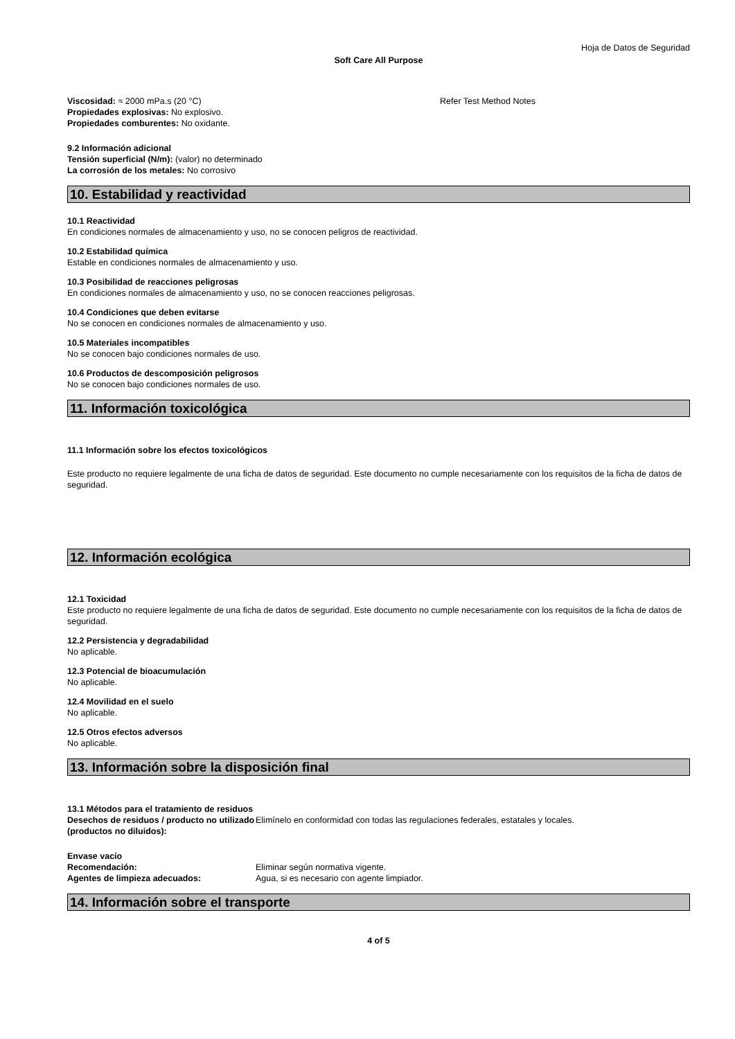Hoja de Datos de Seguridad
Soft Care All Purpose
Viscosidad: ≈ 2000 mPa.s (20 °C) Refer Test Method Notes
Propiedades explosivas: No explosivo.
Propiedades comburentes: No oxidante.
9.2 Información adicional
Tensión superficial (N/m): (valor) no determinado
La corrosión de los metales: No corrosivo
10. Estabilidad y reactividad
10.1 Reactividad
En condiciones normales de almacenamiento y uso, no se conocen peligros de reactividad.
10.2 Estabilidad química
Estable en condiciones normales de almacenamiento y uso.
10.3 Posibilidad de reacciones peligrosas
En condiciones normales de almacenamiento y uso, no se conocen reacciones peligrosas.
10.4 Condiciones que deben evitarse
No se conocen en condiciones normales de almacenamiento y uso.
10.5 Materiales incompatibles
No se conocen bajo condiciones normales de uso.
10.6 Productos de descomposición peligrosos
No se conocen bajo condiciones normales de uso.
11. Información toxicológica
11.1 Información sobre los efectos toxicológicos
Este producto no requiere legalmente de una ficha de datos de seguridad. Este documento no cumple necesariamente con los requisitos de la ficha de datos de seguridad.
12. Información ecológica
12.1 Toxicidad
Este producto no requiere legalmente de una ficha de datos de seguridad. Este documento no cumple necesariamente con los requisitos de la ficha de datos de seguridad.
12.2 Persistencia y degradabilidad
No aplicable.
12.3 Potencial de bioacumulación
No aplicable.
12.4 Movilidad en el suelo
No aplicable.
12.5 Otros efectos adversos
No aplicable.
13. Información sobre la disposición final
13.1 Métodos para el tratamiento de residuos
Desechos de residuos / producto no utilizado (productos no diluidos):
Elimínelo en conformidad con todas las regulaciones federales, estatales y locales.
Envase vacío
Recomendación: Eliminar según normativa vigente.
Agentes de limpieza adecuados: Agua, si es necesario con agente limpiador.
14. Información sobre el transporte
4 of 5